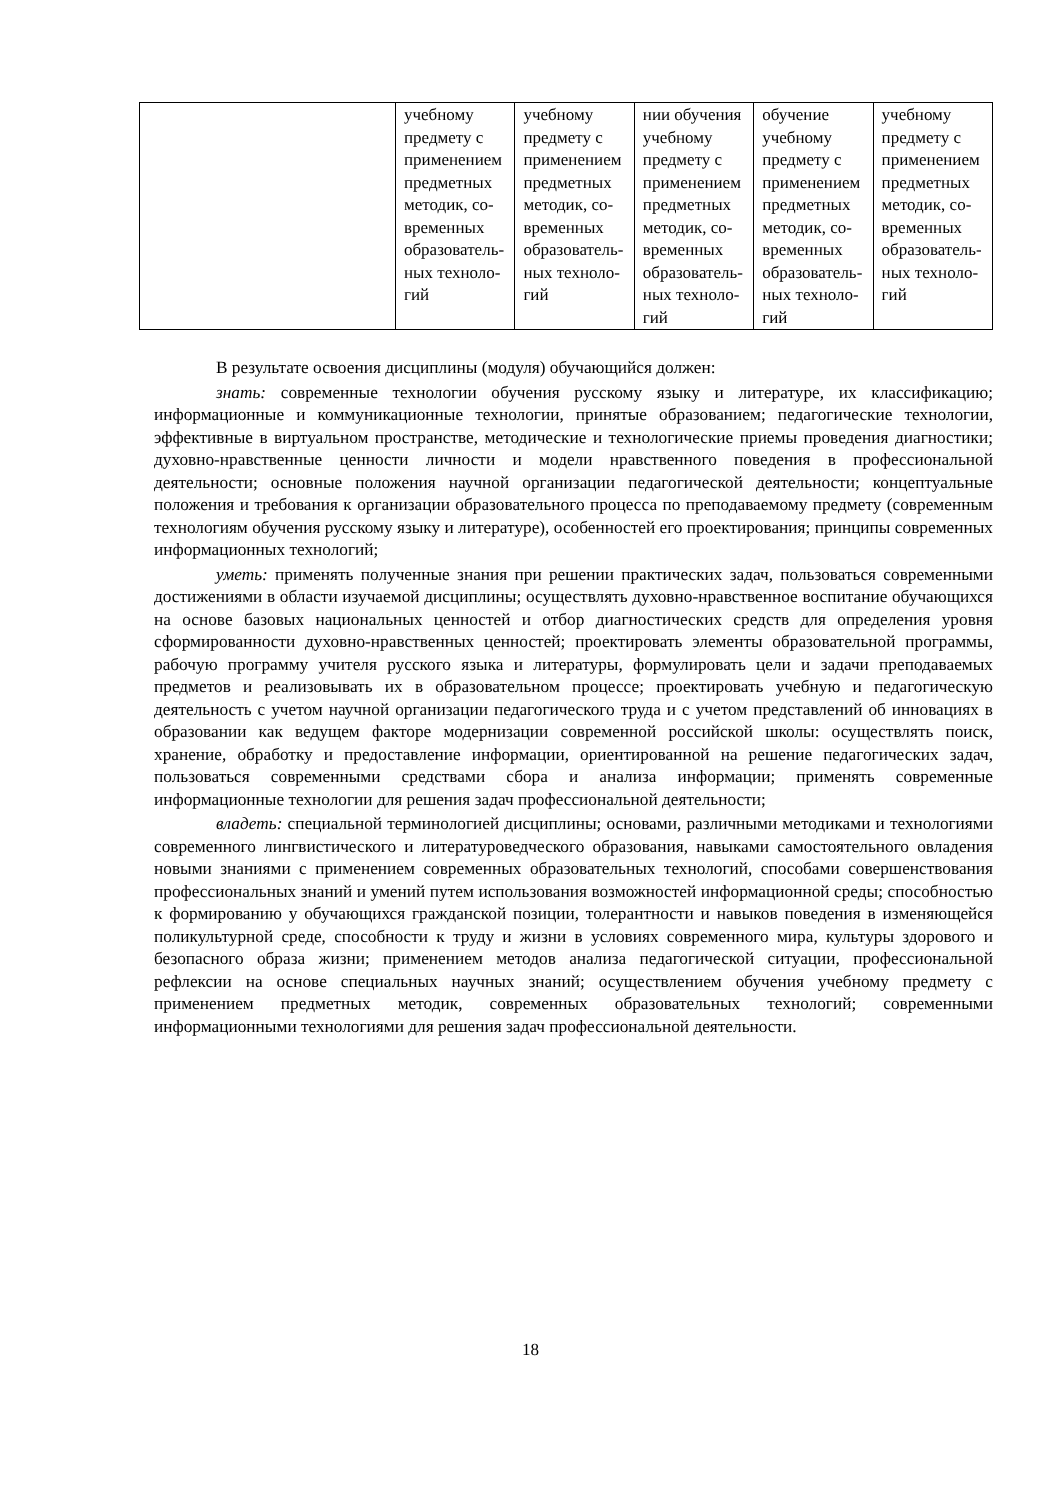| | учебному предмету с применением предметных методик, со­временных образователь­ных техноло­гий | учебному предмету с применением предметных методик, со­временных образователь­ных техноло­гий | нии обучения учебному предмету с применением предметных методик, со­временных образователь­ных техноло­гий | обучение учебному предмету с применением предметных методик, со­временных образователь­ных техноло­гий | учебному предмету с применением предметных методик, со­временных образователь­ных техноло­гий |
В результате освоения дисциплины (модуля) обучающийся должен:
знать: современные технологии обучения русскому языку и литературе, их классификацию; информационные и коммуникационные технологии, принятые образованием; педагогические технологии, эффективные в виртуальном пространстве, методические и технологические приемы проведения диагностики; духовно-нравственные ценности личности и модели нравственного поведения в профессиональной деятельности; основные положения научной организации педагогической деятельности; концептуальные положения и требования к организации образовательного процесса по преподаваемому предмету (современным технологиям обучения русскому языку и литературе), особенностей его проектирования; принципы современных информационных технологий;
уметь: применять полученные знания при решении практических задач, пользоваться современными достижениями в области изучаемой дисциплины; осуществлять духовно-нравственное воспитание обучающихся на основе базовых национальных ценностей и отбор диагностических средств для определения уровня сформированности духовно-нравственных ценностей; проектировать элементы образовательной программы, рабочую программу учителя русского языка и литературы, формулировать цели и задачи преподаваемых предметов и реализовывать их в образовательном процессе; проектировать учебную и педагогическую деятельность с учетом научной организации педагогического труда и с учетом представлений об инновациях в образовании как ведущем факторе модернизации современной российской школы: осуществлять поиск, хранение, обработку и предоставление информации, ориентированной на решение педагогических задач, пользоваться современными средствами сбора и анализа информации; применять современные информационные технологии для решения задач профессиональной деятельности;
владеть: специальной терминологией дисциплины; основами, различными методиками и технологиями современного лингвистического и литературоведческого образования, навыками самостоятельного овладения новыми знаниями с применением современных образовательных технологий, способами совершенствования профессиональных знаний и умений путем использования возможностей информационной среды; способностью к формированию у обучающихся гражданской позиции, толерантности и навыков поведения в изменяющейся поликультурной среде, способности к труду и жизни в условиях современного мира, культуры здорового и безопасного образа жизни; применением методов анализа педагогической ситуации, профессиональной рефлексии на основе специальных научных знаний; осуществлением обучения учебному предмету с применением предметных методик, современных образовательных технологий; современными информационными технологиями для решения задач профессиональной деятельности.
18